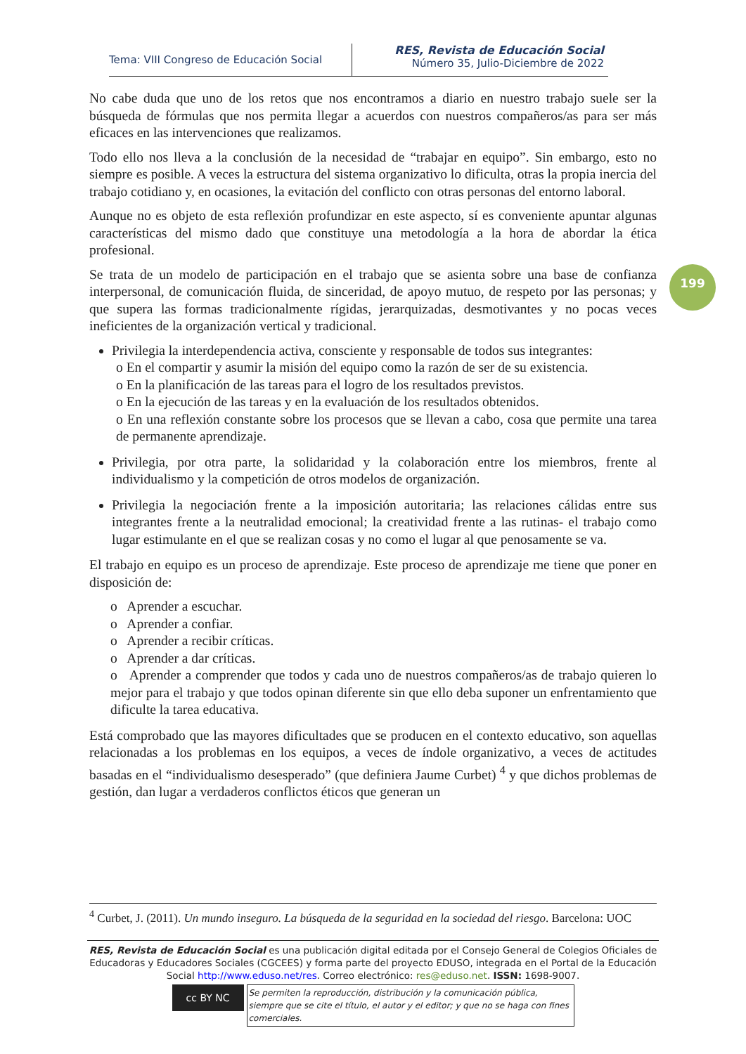Tema: VIII Congreso de Educación Social
RES, Revista de Educación Social
Número 35, Julio-Diciembre de 2022
199
No cabe duda que uno de los retos que nos encontramos a diario en nuestro trabajo suele ser la búsqueda de fórmulas que nos permita llegar a acuerdos con nuestros compañeros/as para ser más eficaces en las intervenciones que realizamos.
Todo ello nos lleva a la conclusión de la necesidad de “trabajar en equipo”. Sin embargo, esto no siempre es posible. A veces la estructura del sistema organizativo lo dificulta, otras la propia inercia del trabajo cotidiano y, en ocasiones, la evitación del conflicto con otras personas del entorno laboral.
Aunque no es objeto de esta reflexión profundizar en este aspecto, sí es conveniente apuntar algunas características del mismo dado que constituye una metodología a la hora de abordar la ética profesional.
Se trata de un modelo de participación en el trabajo que se asienta sobre una base de confianza interpersonal, de comunicación fluida, de sinceridad, de apoyo mutuo, de respeto por las personas; y que supera las formas tradicionalmente rígidas, jerarquizadas, desmotivantes y no pocas veces ineficientes de la organización vertical y tradicional.
Privilegia la interdependencia activa, consciente y responsable de todos sus integrantes:
o En el compartir y asumir la misión del equipo como la razón de ser de su existencia.
o En la planificación de las tareas para el logro de los resultados previstos.
o En la ejecución de las tareas y en la evaluación de los resultados obtenidos.
o En una reflexión constante sobre los procesos que se llevan a cabo, cosa que permite una tarea de permanente aprendizaje.
Privilegia, por otra parte, la solidaridad y la colaboración entre los miembros, frente al individualismo y la competición de otros modelos de organización.
Privilegia la negociación frente a la imposición autoritaria; las relaciones cálidas entre sus integrantes frente a la neutralidad emocional; la creatividad frente a las rutinas- el trabajo como lugar estimulante en el que se realizan cosas y no como el lugar al que penosamente se va.
El trabajo en equipo es un proceso de aprendizaje. Este proceso de aprendizaje me tiene que poner en disposición de:
o Aprender a escuchar.
o Aprender a confiar.
o Aprender a recibir críticas.
o Aprender a dar críticas.
o Aprender a comprender que todos y cada uno de nuestros compañeros/as de trabajo quieren lo mejor para el trabajo y que todos opinan diferente sin que ello deba suponer un enfrentamiento que dificulte la tarea educativa.
Está comprobado que las mayores dificultades que se producen en el contexto educativo, son aquellas relacionadas a los problemas en los equipos, a veces de índole organizativo, a veces de actitudes basadas en el “individualismo desesperado” (que definiera Jaume Curbet) <sup>4</sup> y que dichos problemas de gestión, dan lugar a verdaderos conflictos éticos que generan un
<sup>4</sup> Curbet, J. (2011). Un mundo inseguro. La búsqueda de la seguridad en la sociedad del riesgo. Barcelona: UOC
RES, Revista de Educación Social es una publicación digital editada por el Consejo General de Colegios Oficiales de Educadoras y Educadores Sociales (CGCEES) y forma parte del proyecto EDUSO, integrada en el Portal de la Educación Social http://www.eduso.net/res. Correo electrónico: res@eduso.net. ISSN: 1698-9007.
cc BY NC
Se permiten la reproducción, distribución y la comunicación pública, siempre que se cite el título, el autor y el editor; y que no se haga con fines comerciales.